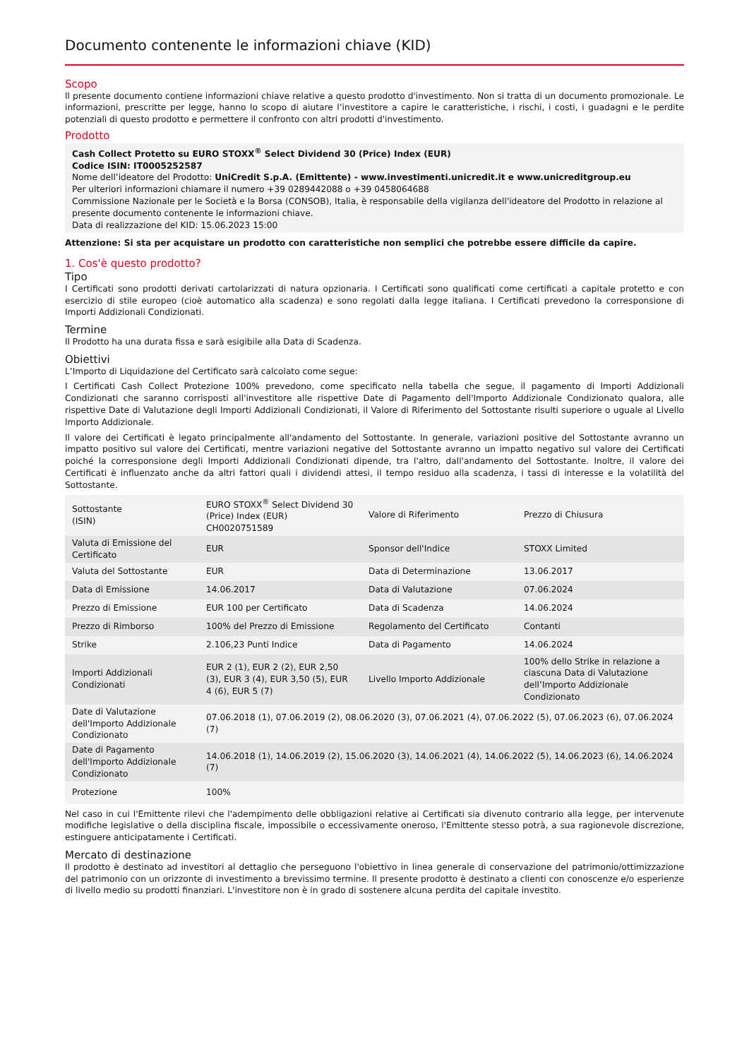Documento contenente le informazioni chiave (KID)
Scopo
Il presente documento contiene informazioni chiave relative a questo prodotto d'investimento. Non si tratta di un documento promozionale. Le informazioni, prescritte per legge, hanno lo scopo di aiutare l’investitore a capire le caratteristiche, i rischi, i costi, i guadagni e le perdite potenziali di questo prodotto e permettere il confronto con altri prodotti d'investimento.
Prodotto
Cash Collect Protetto su EURO STOXX<sup>®</sup> Select Dividend 30 (Price) Index (EUR)
Codice ISIN: IT0005252587
Nome dell’ideatore del Prodotto: UniCredit S.p.A. (Emittente) - www.investimenti.unicredit.it e www.unicreditgroup.eu
Per ulteriori informazioni chiamare il numero +39 0289442088 o +39 0458064688
Commissione Nazionale per le Società e la Borsa (CONSOB), Italia, è responsabile della vigilanza dell'ideatore del Prodotto in relazione al presente documento contenente le informazioni chiave.
Data di realizzazione del KID: 15.06.2023 15:00
Attenzione: Si sta per acquistare un prodotto con caratteristiche non semplici che potrebbe essere difficile da capire.
1. Cos'è questo prodotto?
Tipo
I Certificati sono prodotti derivati cartolarizzati di natura opzionaria. I Certificati sono qualificati come certificati a capitale protetto e con esercizio di stile europeo (cioè automatico alla scadenza) e sono regolati dalla legge italiana. I Certificati prevedono la corresponsione di Importi Addizionali Condizionati.
Termine
Il Prodotto ha una durata fissa e sarà esigibile alla Data di Scadenza.
Obiettivi
L’Importo di Liquidazione del Certificato sarà calcolato come segue:
I Certificati Cash Collect Protezione 100% prevedono, come specificato nella tabella che segue, il pagamento di Importi Addizionali Condizionati che saranno corrisposti all'investitore alle rispettive Date di Pagamento dell'Importo Addizionale Condizionato qualora, alle rispettive Date di Valutazione degli Importi Addizionali Condizionati, il Valore di Riferimento del Sottostante risulti superiore o uguale al Livello Importo Addizionale.
Il valore dei Certificati è legato principalmente all'andamento del Sottostante. In generale, variazioni positive del Sottostante avranno un impatto positivo sul valore dei Certificati, mentre variazioni negative del Sottostante avranno un impatto negativo sul valore dei Certificati poiché la corresponsione degli Importi Addizionali Condizionati dipende, tra l'altro, dall'andamento del Sottostante. Inoltre, il valore dei Certificati è influenzato anche da altri fattori quali i dividendi attesi, il tempo residuo alla scadenza, i tassi di interesse e la volatilità del Sottostante.
| Sottostante (ISIN) | EURO STOXX<sup>®</sup> Select Dividend 30 (Price) Index (EUR) CH0020751589 | Valore di Riferimento | Prezzo di Chiusura |
| Valuta di Emissione del Certificato | EUR | Sponsor dell'Indice | STOXX Limited |
| Valuta del Sottostante | EUR | Data di Determinazione | 13.06.2017 |
| Data di Emissione | 14.06.2017 | Data di Valutazione | 07.06.2024 |
| Prezzo di Emissione | EUR 100 per Certificato | Data di Scadenza | 14.06.2024 |
| Prezzo di Rimborso | 100% del Prezzo di Emissione | Regolamento del Certificato | Contanti |
| Strike | 2.106,23 Punti Indice | Data di Pagamento | 14.06.2024 |
| Importi Addizionali Condizionati | EUR 2 (1), EUR 2 (2), EUR 2,50 (3), EUR 3 (4), EUR 3,50 (5), EUR 4 (6), EUR 5 (7) | Livello Importo Addizionale | 100% dello Strike in relazione a ciascuna Data di Valutazione dell’Importo Addizionale Condizionato |
| Date di Valutazione dell'Importo Addizionale Condizionato | 07.06.2018 (1), 07.06.2019 (2), 08.06.2020 (3), 07.06.2021 (4), 07.06.2022 (5), 07.06.2023 (6), 07.06.2024 (7) | | |
| Date di Pagamento dell'Importo Addizionale Condizionato | 14.06.2018 (1), 14.06.2019 (2), 15.06.2020 (3), 14.06.2021 (4), 14.06.2022 (5), 14.06.2023 (6), 14.06.2024 (7) | | |
| Protezione | 100% | | |
Nel caso in cui l'Emittente rilevi che l'adempimento delle obbligazioni relative ai Certificati sia divenuto contrario alla legge, per intervenute modifiche legislative o della disciplina fiscale, impossibile o eccessivamente oneroso, l'Emittente stesso potrà, a sua ragionevole discrezione, estinguere anticipatamente i Certificati.
Mercato di destinazione
Il prodotto è destinato ad investitori al dettaglio che perseguono l'obiettivo in linea generale di conservazione del patrimonio/ottimizzazione del patrimonio con un orizzonte di investimento a brevissimo termine. Il presente prodotto è destinato a clienti con conoscenze e/o esperienze di livello medio su prodotti finanziari. L'investitore non è in grado di sostenere alcuna perdita del capitale investito.